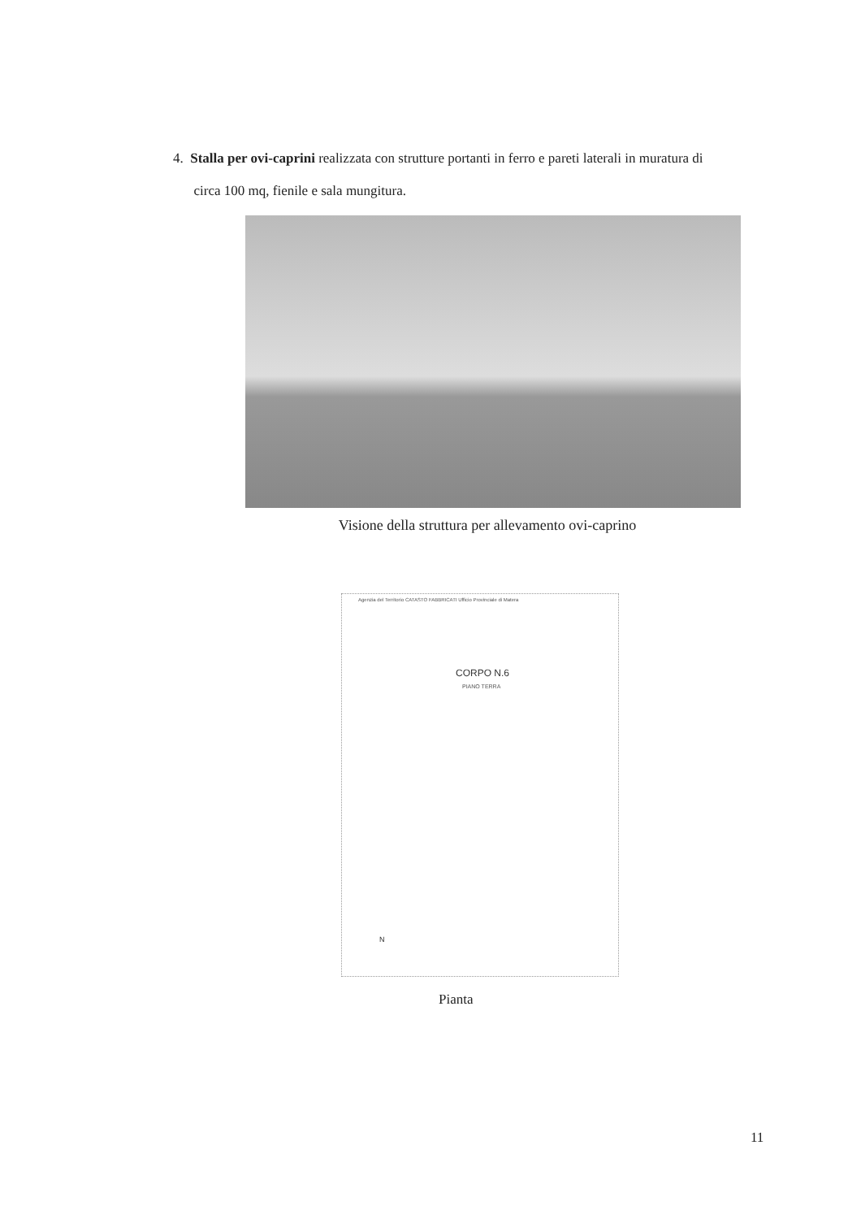4. Stalla per ovi-caprini realizzata con strutture portanti in ferro e pareti laterali in muratura di
circa 100 mq, fienile e sala mungitura.
Visione della struttura per allevamento ovi-caprino
Agenzia del Territorio CATASTO FABBRICATI Ufficio Provinciale di Matera
CORPO N.6
PIANO TERRA
N
Pianta
11